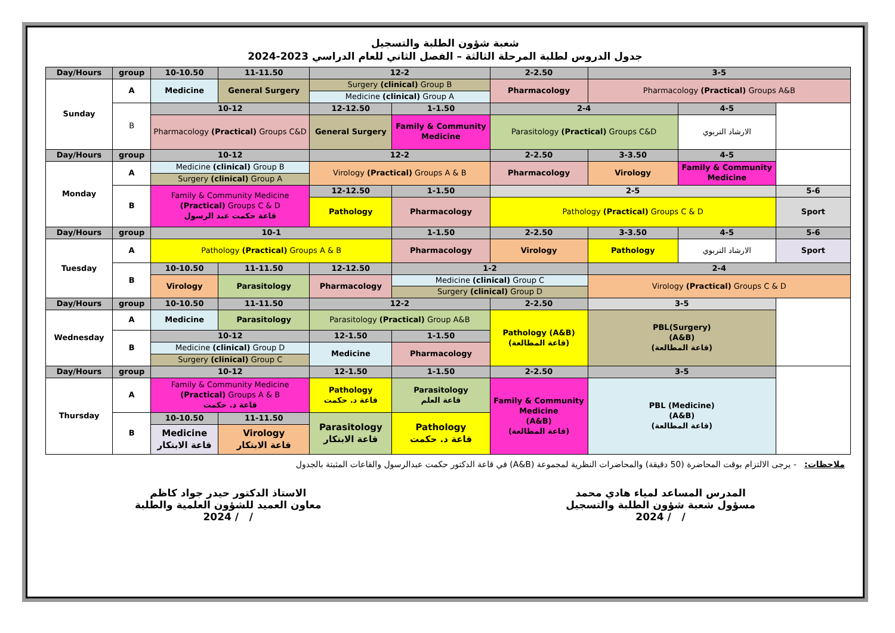شعبة شؤون الطلبة والتسجيل
جدول الدروس لطلبة المرحلة الثالثة – الفصل الثاني للعام الدراسي 2023-2024
| Day/Hours | group | 10-10.50 | 11-11.50 | 12-2 | | 2-2.50 | 3-5 | | |
| --- | --- | --- | --- | --- | --- | --- | --- | --- | --- |
| Sunday | A | Medicine | General Surgery | Surgery (clinical) Group B | | Pharmacology | Pharmacology (Practical) Groups A&B | | |
| | | | | Medicine (clinical) Group A | | | | | |
| | B | 10-12 | | 12-12.50 | 1-1.50 | 2-4 | | 4-5 | |
| | | Pharmacology (Practical) Groups C&D | | General Surgery | Family & Community Medicine | Parasitology (Practical) Groups C&D | | الارشاد التربوي | |
| Day/Hours | group | 10-12 | | 12-2 | | 2-2.50 | 3-3.50 | 4-5 | |
| Monday | A | Medicine (clinical) Group B | | Virology (Practical) Groups A & B | | Pharmacology | Virology | Family & Community Medicine | |
| | | Surgery (clinical) Group A | | | | | | | |
| | B | Family & Community Medicine (Practical) Groups C & D قاعة حكمت عبد الرسول | | 12-12.50 | 1-1.50 | 2-5 | | | 5-6 |
| | | | | Pathology | Pharmacology | Pathology (Practical) Groups C & D | | | Sport |
| Day/Hours | group | 10-1 | | | 1-1.50 | 2-2.50 | 3-3.50 | 4-5 | 5-6 |
| Tuesday | A | Pathology (Practical) Groups A & B | | | Pharmacology | Virology | Pathology | الارشاد التربوي | Sport |
| | B | 10-10.50 | 11-11.50 | 12-12.50 | 1-2 | | 2-4 | | |
| | | Virology | Parasitology | Pharmacology | Medicine (clinical) Group C | | Virology (Practical) Groups C & D | | |
| | | | | | Surgery (clinical) Group D | | | | |
| Day/Hours | group | 10-10.50 | 11-11.50 | 12-2 | | 2-2.50 | 3-5 | | |
| Wednesday | A | Medicine | Parasitology | Parasitology (Practical) Group A&B | | Pathology (A&B) (قاعة المطالعة) | PBL(Surgery) (A&B) (قاعة المطالعة) | | |
| | B | 10-12 | | 12-1.50 | 1-1.50 | | | | |
| | | Medicine (clinical) Group D | | Medicine | Pharmacology | | | | |
| | | Surgery (clinical) Group C | | | | | | | |
| Day/Hours | group | 10-12 | | 12-1.50 | 1-1.50 | 2-2.50 | 3-5 | | |
| Thursday | A | Family & Community Medicine (Practical) Groups A & B قاعة د. حكمت | | Pathology قاعة د. حكمت | Parasitology قاعة العلم | Family & Community Medicine (A&B) (قاعة المطالعة) | PBL (Medicine) (A&B) (قاعة المطالعة) | | |
| | B | 10-10.50 | 11-11.50 | Parasitology قاعة الابتكار | Pathology قاعة د. حكمت | | | | |
| | | Medicine قاعة الابتكار | Virology قاعة الابتكار | | | | | | |
ملاحظات: - يرجى الالتزام بوقت المحاضرة (50 دقيقة) والمحاضرات النظرية لمجموعة (A&B) في قاعة الدكتور حكمت عبدالرسول والقاعات المثبتة بالجدول
المدرس المساعد لمياء هادي محمد
مسؤول شعبة شؤون الطلبة والتسجيل
/ / 2024
الاستاذ الدكتور حيدر جواد كاظم
معاون العميد للشؤون العلمية والطلبة
/ / 2024